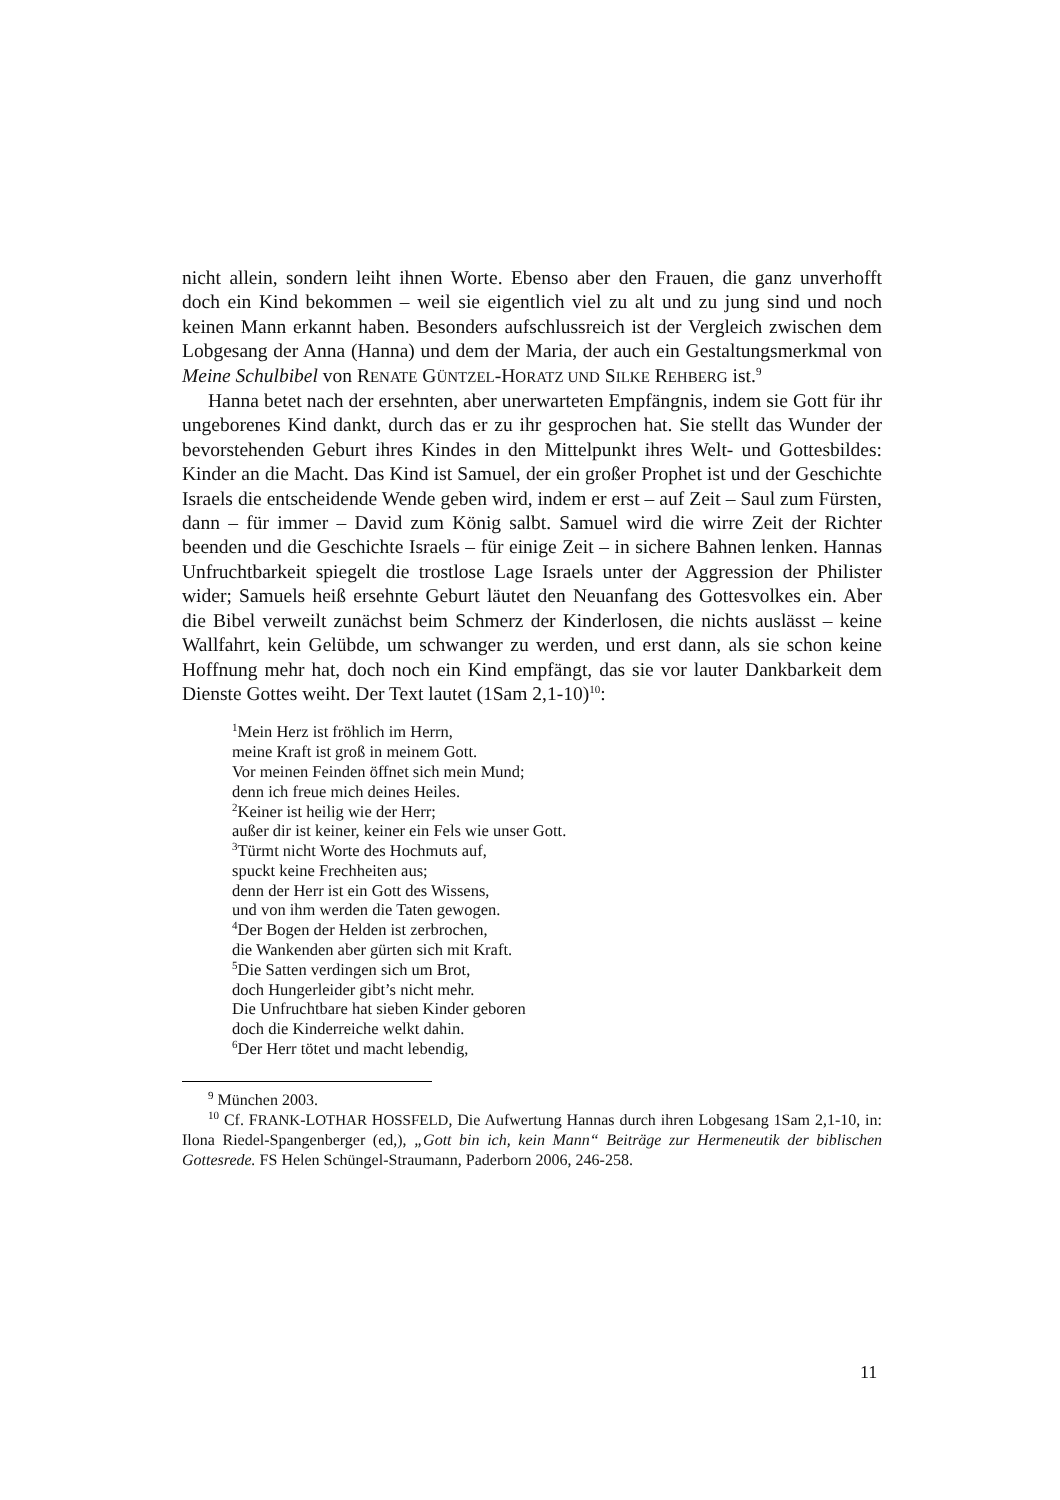nicht allein, sondern leiht ihnen Worte. Ebenso aber den Frauen, die ganz unverhofft doch ein Kind bekommen – weil sie eigentlich viel zu alt und zu jung sind und noch keinen Mann erkannt haben. Besonders aufschlussreich ist der Vergleich zwischen dem Lobgesang der Anna (Hanna) und dem der Maria, der auch ein Gestaltungsmerkmal von Meine Schulbibel von RENATE GÜNTZEL-HORATZ UND SILKE REHBERG ist.<sup>9</sup>
Hanna betet nach der ersehnten, aber unerwarteten Empfängnis, indem sie Gott für ihr ungeborenes Kind dankt, durch das er zu ihr gesprochen hat. Sie stellt das Wunder der bevorstehenden Geburt ihres Kindes in den Mittelpunkt ihres Welt- und Gottesbildes: Kinder an die Macht. Das Kind ist Samuel, der ein großer Prophet ist und der Geschichte Israels die entscheidende Wende geben wird, indem er erst – auf Zeit – Saul zum Fürsten, dann – für immer – David zum König salbt. Samuel wird die wirre Zeit der Richter beenden und die Geschichte Israels – für einige Zeit – in sichere Bahnen lenken. Hannas Unfruchtbarkeit spiegelt die trostlose Lage Israels unter der Aggression der Philister wider; Samuels heiß ersehnte Geburt läutet den Neuanfang des Gottesvolkes ein. Aber die Bibel verweilt zunächst beim Schmerz der Kinderlosen, die nichts auslässt – keine Wallfahrt, kein Gelübde, um schwanger zu werden, und erst dann, als sie schon keine Hoffnung mehr hat, doch noch ein Kind empfängt, das sie vor lauter Dankbarkeit dem Dienste Gottes weiht. Der Text lautet (1Sam 2,1-10)<sup>10</sup>:
<sup>1</sup> Mein Herz ist fröhlich im Herrn,
meine Kraft ist groß in meinem Gott.
Vor meinen Feinden öffnet sich mein Mund;
denn ich freue mich deines Heiles.
<sup>2</sup> Keiner ist heilig wie der Herr;
außer dir ist keiner, keiner ein Fels wie unser Gott.
<sup>3</sup> Türmt nicht Worte des Hochmuts auf,
spuckt keine Frechheiten aus;
denn der Herr ist ein Gott des Wissens,
und von ihm werden die Taten gewogen.
<sup>4</sup> Der Bogen der Helden ist zerbrochen,
die Wankenden aber gürten sich mit Kraft.
<sup>5</sup> Die Satten verdingen sich um Brot,
doch Hungerleider gibt’s nicht mehr.
Die Unfruchtbare hat sieben Kinder geboren
doch die Kinderreiche welkt dahin.
<sup>6</sup> Der Herr tötet und macht lebendig,
<sup>9</sup> München 2003.
<sup>10</sup> Cf. FRANK-LOTHAR HOSSFELD, Die Aufwertung Hannas durch ihren Lobgesang 1Sam 2,1-10, in: Ilona Riedel-Spangenberger (ed,), „Gott bin ich, kein Mann“ Beiträge zur Hermeneutik der biblischen Gottesrede. FS Helen Schüngel-Straumann, Paderborn 2006, 246-258.
11